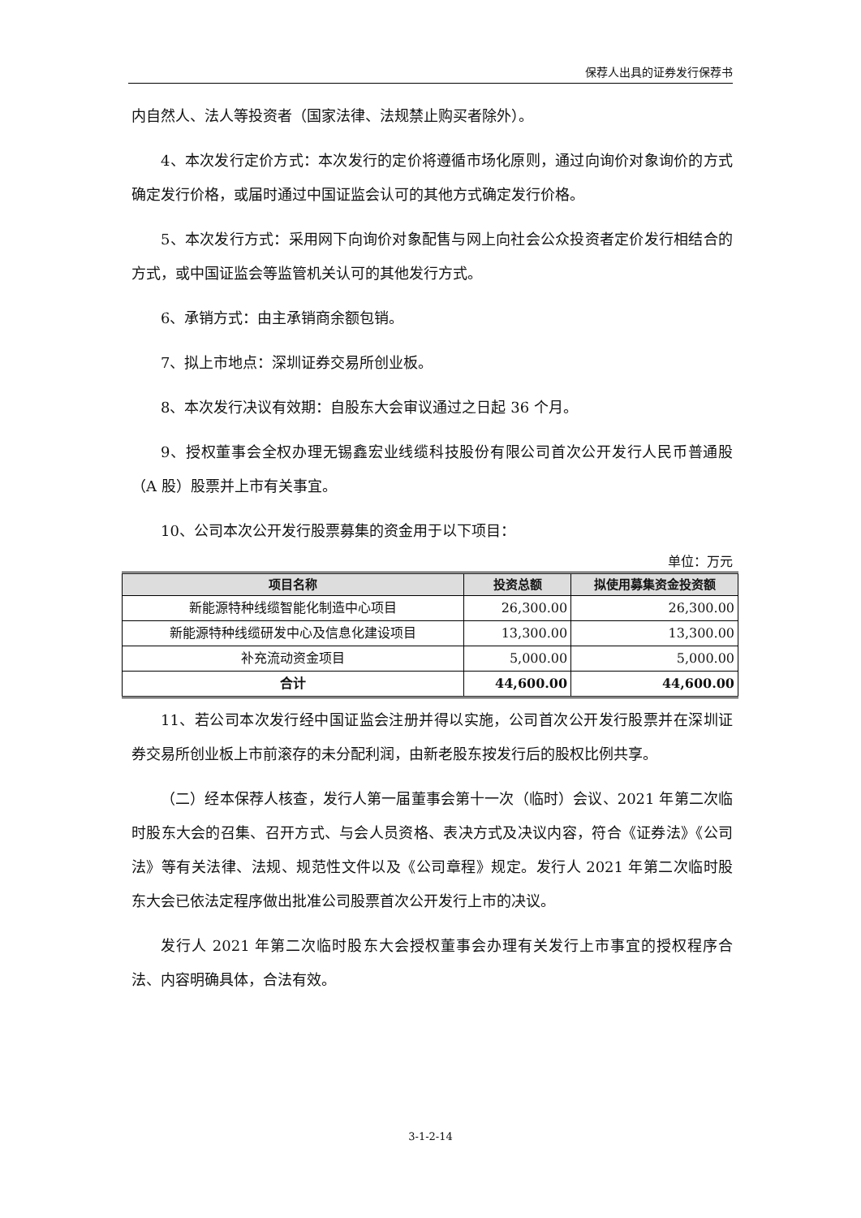保荐人出具的证券发行保荐书
内自然人、法人等投资者（国家法律、法规禁止购买者除外）。
4、本次发行定价方式：本次发行的定价将遵循市场化原则，通过向询价对象询价的方式确定发行价格，或届时通过中国证监会认可的其他方式确定发行价格。
5、本次发行方式：采用网下向询价对象配售与网上向社会公众投资者定价发行相结合的方式，或中国证监会等监管机关认可的其他发行方式。
6、承销方式：由主承销商余额包销。
7、拟上市地点：深圳证券交易所创业板。
8、本次发行决议有效期：自股东大会审议通过之日起 36 个月。
9、授权董事会全权办理无锡鑫宏业线缆科技股份有限公司首次公开发行人民币普通股（A 股）股票并上市有关事宜。
10、公司本次公开发行股票募集的资金用于以下项目：
单位：万元
| 项目名称 | 投资总额 | 拟使用募集资金投资额 |
| --- | --- | --- |
| 新能源特种线缆智能化制造中心项目 | 26,300.00 | 26,300.00 |
| 新能源特种线缆研发中心及信息化建设项目 | 13,300.00 | 13,300.00 |
| 补充流动资金项目 | 5,000.00 | 5,000.00 |
| 合计 | 44,600.00 | 44,600.00 |
11、若公司本次发行经中国证监会注册并得以实施，公司首次公开发行股票并在深圳证券交易所创业板上市前滚存的未分配利润，由新老股东按发行后的股权比例共享。
（二）经本保荐人核查，发行人第一届董事会第十一次（临时）会议、2021 年第二次临时股东大会的召集、召开方式、与会人员资格、表决方式及决议内容，符合《证券法》《公司法》等有关法律、法规、规范性文件以及《公司章程》规定。发行人 2021 年第二次临时股东大会已依法定程序做出批准公司股票首次公开发行上市的决议。
发行人 2021 年第二次临时股东大会授权董事会办理有关发行上市事宜的授权程序合法、内容明确具体，合法有效。
3-1-2-14